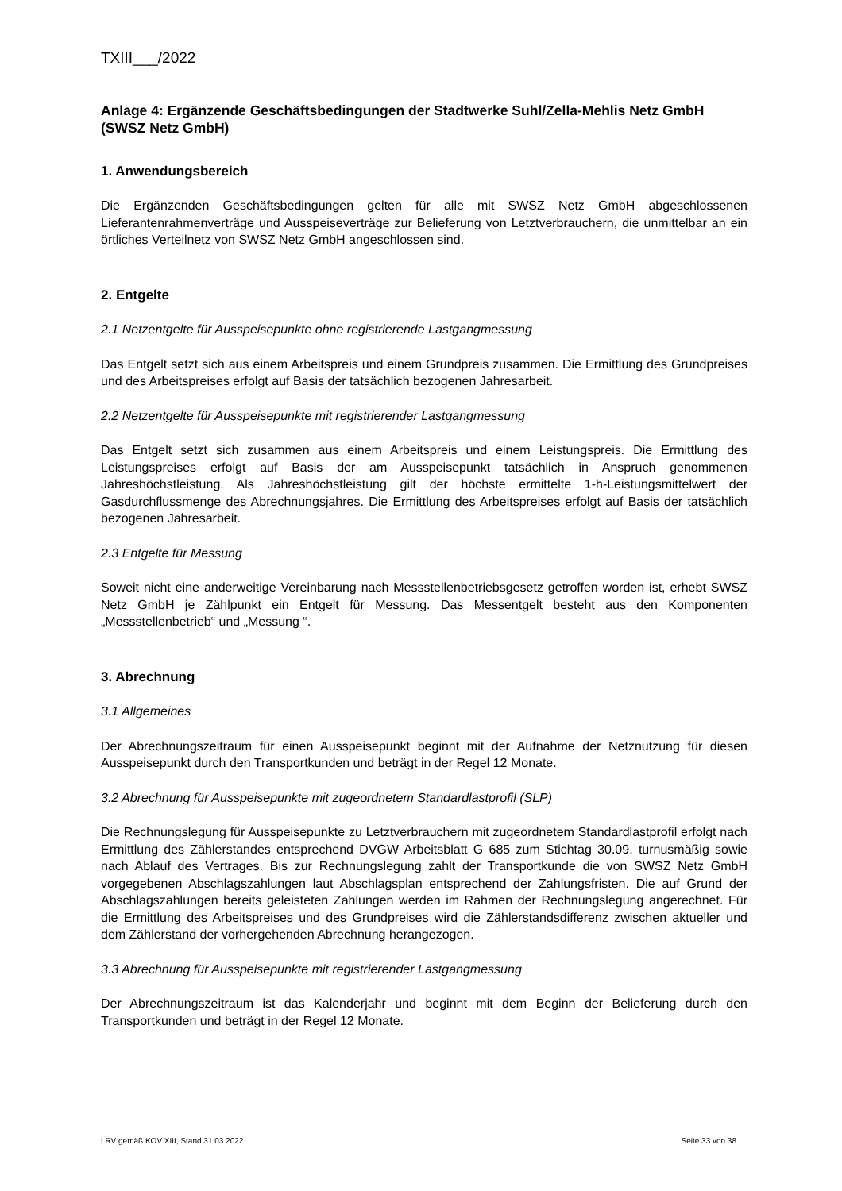TXIII___/2022
Anlage 4: Ergänzende Geschäftsbedingungen der Stadtwerke Suhl/Zella-Mehlis Netz GmbH (SWSZ Netz GmbH)
1. Anwendungsbereich
Die Ergänzenden Geschäftsbedingungen gelten für alle mit SWSZ Netz GmbH abgeschlossenen Lieferantenrahmenverträge und Ausspeiseverträge zur Belieferung von Letztverbrauchern, die unmittelbar an ein örtliches Verteilnetz von SWSZ Netz GmbH angeschlossen sind.
2. Entgelte
2.1 Netzentgelte für Ausspeisepunkte ohne registrierende Lastgangmessung
Das Entgelt setzt sich aus einem Arbeitspreis und einem Grundpreis zusammen. Die Ermittlung des Grundpreises und des Arbeitspreises erfolgt auf Basis der tatsächlich bezogenen Jahresarbeit.
2.2 Netzentgelte für Ausspeisepunkte mit registrierender Lastgangmessung
Das Entgelt setzt sich zusammen aus einem Arbeitspreis und einem Leistungspreis. Die Ermittlung des Leistungspreises erfolgt auf Basis der am Ausspeisepunkt tatsächlich in Anspruch genommenen Jahreshöchstleistung. Als Jahreshöchstleistung gilt der höchste ermittelte 1-h-Leistungsmittelwert der Gasdurchflussmenge des Abrechnungsjahres. Die Ermittlung des Arbeitspreises erfolgt auf Basis der tatsächlich bezogenen Jahresarbeit.
2.3 Entgelte für Messung
Soweit nicht eine anderweitige Vereinbarung nach Messstellenbetriebsgesetz getroffen worden ist, erhebt SWSZ Netz GmbH je Zählpunkt ein Entgelt für Messung. Das Messentgelt besteht aus den Komponenten „Messstellenbetrieb“ und „Messung “.
3. Abrechnung
3.1 Allgemeines
Der Abrechnungszeitraum für einen Ausspeisepunkt beginnt mit der Aufnahme der Netznutzung für diesen Ausspeisepunkt durch den Transportkunden und beträgt in der Regel 12 Monate.
3.2 Abrechnung für Ausspeisepunkte mit zugeordnetem Standardlastprofil (SLP)
Die Rechnungslegung für Ausspeisepunkte zu Letztverbrauchern mit zugeordnetem Standardlastprofil erfolgt nach Ermittlung des Zählerstandes entsprechend DVGW Arbeitsblatt G 685 zum Stichtag 30.09. turnusmäßig sowie nach Ablauf des Vertrages. Bis zur Rechnungslegung zahlt der Transportkunde die von SWSZ Netz GmbH vorgegebenen Abschlagszahlungen laut Abschlagsplan entsprechend der Zahlungsfristen. Die auf Grund der Abschlagszahlungen bereits geleisteten Zahlungen werden im Rahmen der Rechnungslegung angerechnet. Für die Ermittlung des Arbeitspreises und des Grundpreises wird die Zählerstandsdifferenz zwischen aktueller und dem Zählerstand der vorhergehenden Abrechnung herangezogen.
3.3 Abrechnung für Ausspeisepunkte mit registrierender Lastgangmessung
Der Abrechnungszeitraum ist das Kalenderjahr und beginnt mit dem Beginn der Belieferung durch den Transportkunden und beträgt in der Regel 12 Monate.
LRV gemäß KOV XIII, Stand 31.03.2022 Seite 33 von 38